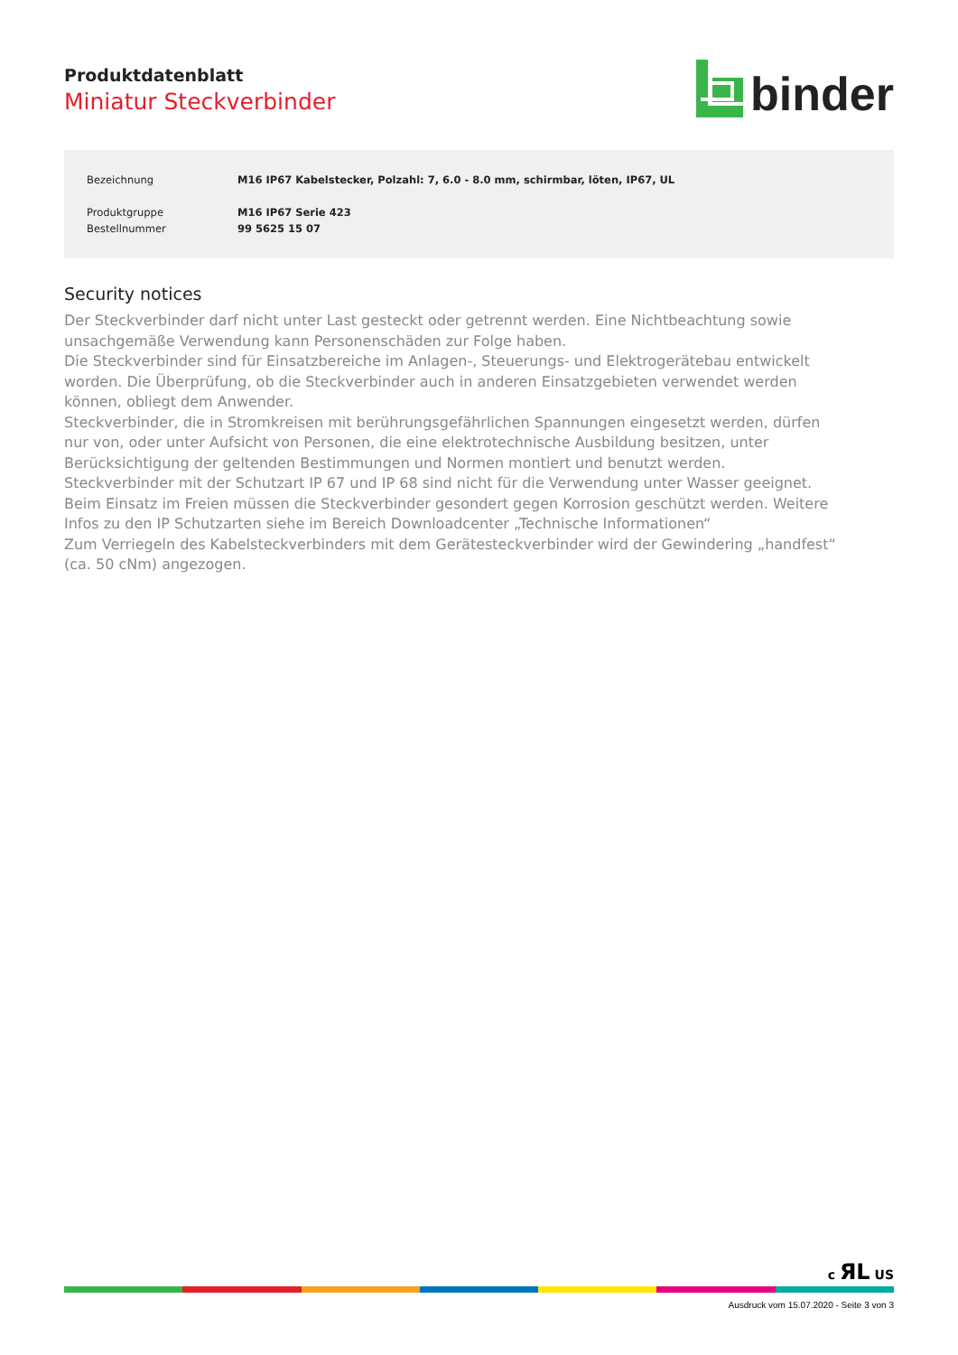Produktdatenblatt
Miniatur Steckverbinder
binder
| Bezeichnung | M16 IP67 Kabelstecker, Polzahl: 7, 6.0 - 8.0 mm, schirmbar, löten, IP67, UL |
| Produktgruppe | M16 IP67 Serie 423 |
| Bestellnummer | 99 5625 15 07 |
Security notices
Der Steckverbinder darf nicht unter Last gesteckt oder getrennt werden. Eine Nichtbeachtung sowie unsachgemäße Verwendung kann Personenschäden zur Folge haben.
Die Steckverbinder sind für Einsatzbereiche im Anlagen-, Steuerungs- und Elektrogerätebau entwickelt worden. Die Überprüfung, ob die Steckverbinder auch in anderen Einsatzgebieten verwendet werden können, obliegt dem Anwender.
Steckverbinder, die in Stromkreisen mit berührungsgefährlichen Spannungen eingesetzt werden, dürfen nur von, oder unter Aufsicht von Personen, die eine elektrotechnische Ausbildung besitzen, unter Berücksichtigung der geltenden Bestimmungen und Normen montiert und benutzt werden.
Steckverbinder mit der Schutzart IP 67 und IP 68 sind nicht für die Verwendung unter Wasser geeignet. Beim Einsatz im Freien müssen die Steckverbinder gesondert gegen Korrosion geschützt werden. Weitere Infos zu den IP Schutzarten siehe im Bereich Downloadcenter „Technische Informationen“
Zum Verriegeln des Kabelsteckverbinders mit dem Gerätesteckverbinder wird der Gewindering „handfest“ (ca. 50 cNm) angezogen.
c ЯL US
Ausdruck vom 15.07.2020 - Seite 3 von 3